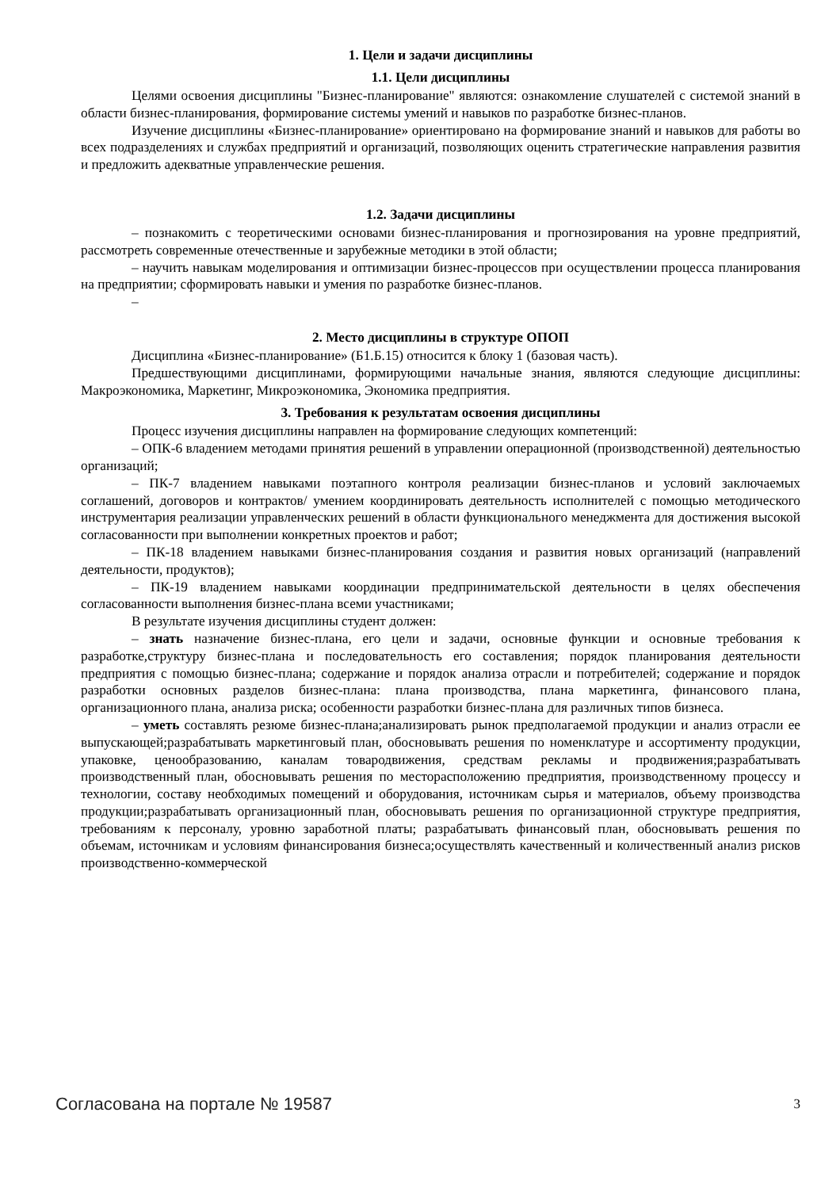1. Цели и задачи дисциплины
1.1. Цели дисциплины
Целями освоения дисциплины "Бизнес-планирование" являются: ознакомление слушателей с системой знаний в области бизнес-планирования, формирование системы умений и навыков по разработке бизнес-планов.
Изучение дисциплины «Бизнес-планирование» ориентировано на формирование знаний и навыков для работы во всех подразделениях и службах предприятий и организаций, позволяющих оценить стратегические направления развития и предложить адекватные управленческие решения.
1.2. Задачи дисциплины
– познакомить с теоретическими основами бизнес-планирования и прогнозирования на уровне предприятий, рассмотреть современные отечественные и зарубежные методики в этой области;
– научить навыкам моделирования и оптимизации бизнес-процессов при осуществлении процесса планирования на предприятии; сформировать навыки и умения по разработке бизнес-планов.
–
2. Место дисциплины в структуре ОПОП
Дисциплина «Бизнес-планирование» (Б1.Б.15) относится к блоку 1 (базовая часть).
Предшествующими дисциплинами, формирующими начальные знания, являются следующие дисциплины: Макроэкономика, Маркетинг, Микроэкономика, Экономика предприятия.
3. Требования к результатам освоения дисциплины
Процесс изучения дисциплины направлен на формирование следующих компетенций:
– ОПК-6 владением методами принятия решений в управлении операционной (производственной) деятельностью организаций;
– ПК-7 владением навыками поэтапного контроля реализации бизнес-планов и условий заключаемых соглашений, договоров и контрактов/ умением координировать деятельность исполнителей с помощью методического инструментария реализации управленческих решений в области функционального менеджмента для достижения высокой согласованности при выполнении конкретных проектов и работ;
– ПК-18 владением навыками бизнес-планирования создания и развития новых организаций (направлений деятельности, продуктов);
– ПК-19 владением навыками координации предпринимательской деятельности в целях обеспечения согласованности выполнения бизнес-плана всеми участниками;
В результате изучения дисциплины студент должен:
– знать назначение бизнес-плана, его цели и задачи, основные функции и основные требования к разработке,структуру бизнес-плана и последовательность его составления; порядок планирования деятельности предприятия с помощью бизнес-плана; содержание и порядок анализа отрасли и потребителей; содержание и порядок разработки основных разделов бизнес-плана: плана производства, плана маркетинга, финансового плана, организационного плана, анализа риска; особенности разработки бизнес-плана для различных типов бизнеса.
– уметь составлять резюме бизнес-плана;анализировать рынок предполагаемой продукции и анализ отрасли ее выпускающей;разрабатывать маркетинговый план, обосновывать решения по номенклатуре и ассортименту продукции, упаковке, ценообразованию, каналам товародвижения, средствам рекламы и продвижения;разрабатывать производственный план, обосновывать решения по месторасположению предприятия, производственному процессу и технологии, составу необходимых помещений и оборудования, источникам сырья и материалов, объему производства продукции;разрабатывать организационный план, обосновывать решения по организационной структуре предприятия, требованиям к персоналу, уровню заработной платы; разрабатывать финансовый план, обосновывать решения по объемам, источникам и условиям финансирования бизнеса;осуществлять качественный и количественный анализ рисков производственно-коммерческой
Согласована на портале № 19587 3